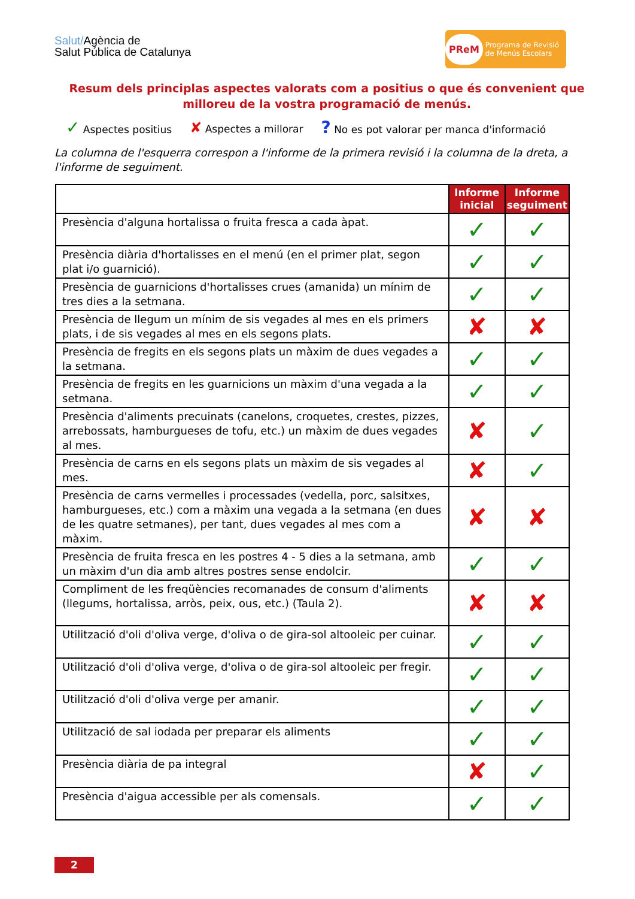Salut/Agència de
Salut Pública de Catalunya
PReM Programa de Revisió
de Menús Escolars
Resum dels principlas aspectes valorats com a positius o que és convenient que milloreu de la vostra programació de menús.
✓ Aspectes positius ✘ Aspectes a millorar? No es pot valorar per manca d'informació
La columna de l'esquerra correspon a l'informe de la primera revisió i la columna de la dreta, a l'informe de seguiment.
| | Informe inicial | Informe seguiment |
| Presència d'alguna hortalissa o fruita fresca a cada àpat. | ✓ | ✓ |
| Presència diària d'hortalisses en el menú (en el primer plat, segon plat i/o guarnició). | ✓ | ✓ |
| Presència de guarnicions d'hortalisses crues (amanida) un mínim de tres dies a la setmana. | ✓ | ✓ |
| Presència de llegum un mínim de sis vegades al mes en els primers plats, i de sis vegades al mes en els segons plats. | ✘ | ✘ |
| Presència de fregits en els segons plats un màxim de dues vegades a la setmana. | ✓ | ✓ |
| Presència de fregits en les guarnicions un màxim d'una vegada a la setmana. | ✓ | ✓ |
| Presència d'aliments precuinats (canelons, croquetes, crestes, pizzes, arrebossats, hamburgueses de tofu, etc.) un màxim de dues vegades al mes. | ✘ | ✓ |
| Presència de carns en els segons plats un màxim de sis vegades al mes. | ✘ | ✓ |
| Presència de carns vermelles i processades (vedella, porc, salsitxes, hamburgueses, etc.) com a màxim una vegada a la setmana (en dues de les quatre setmanes), per tant, dues vegades al mes com a màxim. | ✘ | ✘ |
| Presència de fruita fresca en les postres 4 - 5 dies a la setmana, amb un màxim d'un dia amb altres postres sense endolcir. | ✓ | ✓ |
| Compliment de les freqüències recomanades de consum d'aliments (llegums, hortalissa, arròs, peix, ous, etc.) (Taula 2). | ✘ | ✘ |
| Utilització d'oli d'oliva verge, d'oliva o de gira-sol altooleic per cuinar. | ✓ | ✓ |
| Utilització d'oli d'oliva verge, d'oliva o de gira-sol altooleic per fregir. | ✓ | ✓ |
| Utilització d'oli d'oliva verge per amanir. | ✓ | ✓ |
| Utilització de sal iodada per preparar els aliments | ✓ | ✓ |
| Presència diària de pa integral | ✘ | ✓ |
| Presència d'aigua accessible per als comensals. | ✓ | ✓ |
2